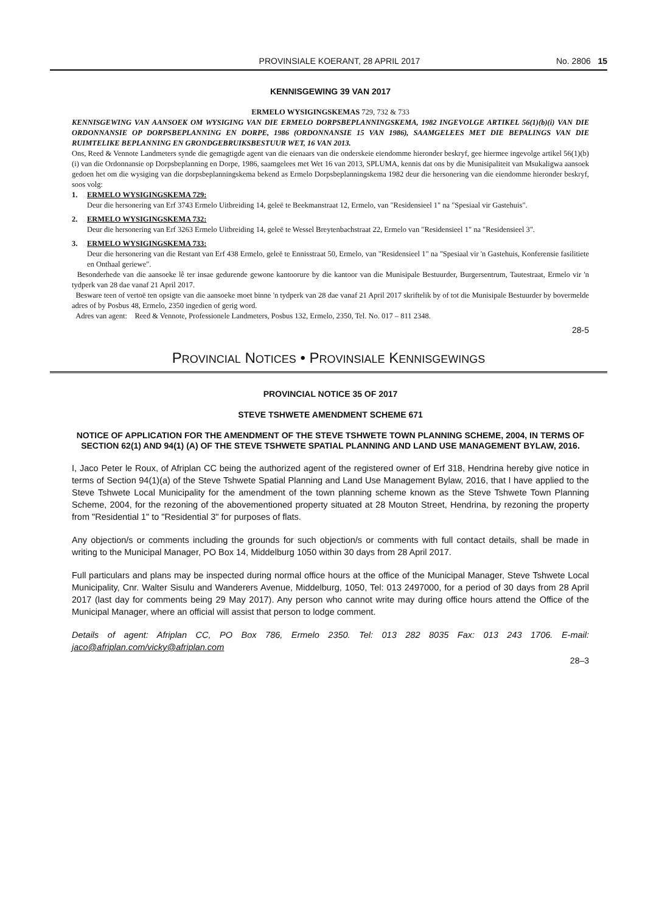PROVINSIALE KOERANT, 28 APRIL 2017 No. 2806 15
KENNISGEWING 39 VAN 2017
ERMELO WYSIGINGSKEMAS 729, 732 & 733
KENNISGEWING VAN AANSOEK OM WYSIGING VAN DIE ERMELO DORPSBEPLANNINGSKEMA, 1982 INGEVOLGE ARTIKEL 56(1)(b)(i) VAN DIE ORDONNANSIE OP DORPSBEPLANNING EN DORPE, 1986 (ORDONNANSIE 15 VAN 1986), SAAMGELEES MET DIE BEPALINGS VAN DIE RUIMTELIKE BEPLANNING EN GRONDGEBRUIKSBESTUUR WET, 16 VAN 2013.
Ons, Reed & Vennote Landmeters synde die gemagtigde agent van die eienaars van die onderskeie eiendomme hieronder beskryf, gee hiermee ingevolge artikel 56(1)(b)(i) van die Ordonnansie op Dorpsbeplanning en Dorpe, 1986, saamgelees met Wet 16 van 2013, SPLUMA, kennis dat ons by die Munisipaliteit van Msukaligwa aansoek gedoen het om die wysiging van die dorpsbeplanningskema bekend as Ermelo Dorpsbeplanningskema 1982 deur die hersonering van die eiendomme hieronder beskryf, soos volg:
1. ERMELO WYSIGINGSKEMA 729:
Deur die hersonering van Erf 3743 Ermelo Uitbreiding 14, geleë te Beekmanstraat 12, Ermelo, van "Residensieel 1" na "Spesiaal vir Gastehuis".
2. ERMELO WYSIGINGSKEMA 732:
Deur die hersonering van Erf 3263 Ermelo Uitbreiding 14, geleë te Wessel Breytenbachstraat 22, Ermelo van "Residensieel 1" na "Residensieel 3".
3. ERMELO WYSIGINGSKEMA 733:
Deur die hersonering van die Restant van Erf 438 Ermelo, geleë te Ennisstraat 50, Ermelo, van "Residensieel 1" na "Spesiaal vir 'n Gastehuis, Konferensie fasilitiete en Onthaal geriewe".
Besonderhede van die aansoeke lê ter insae gedurende gewone kantoorure by die kantoor van die Munisipale Bestuurder, Burgersentrum, Tautestraat, Ermelo vir 'n tydperk van 28 dae vanaf 21 April 2017.
Besware teen of vertoë ten opsigte van die aansoeke moet binne 'n tydperk van 28 dae vanaf 21 April 2017 skriftelik by of tot die Munisipale Bestuurder by bovermelde adres of by Posbus 48, Ermelo, 2350 ingedien of gerig word.
Adres van agent: Reed & Vennote, Professionele Landmeters, Posbus 132, Ermelo, 2350, Tel. No. 017 – 811 2348.
28-5
PROVINCIAL NOTICES • PROVINSIALE KENNISGEWINGS
PROVINCIAL NOTICE 35 OF 2017
STEVE TSHWETE AMENDMENT SCHEME 671
NOTICE OF APPLICATION FOR THE AMENDMENT OF THE STEVE TSHWETE TOWN PLANNING SCHEME, 2004, IN TERMS OF SECTION 62(1) AND 94(1) (A) OF THE STEVE TSHWETE SPATIAL PLANNING AND LAND USE MANAGEMENT BYLAW, 2016.
I, Jaco Peter le Roux, of Afriplan CC being the authorized agent of the registered owner of Erf 318, Hendrina hereby give notice in terms of Section 94(1)(a) of the Steve Tshwete Spatial Planning and Land Use Management Bylaw, 2016, that I have applied to the Steve Tshwete Local Municipality for the amendment of the town planning scheme known as the Steve Tshwete Town Planning Scheme, 2004, for the rezoning of the abovementioned property situated at 28 Mouton Street, Hendrina, by rezoning the property from "Residential 1" to "Residential 3" for purposes of flats.
Any objection/s or comments including the grounds for such objection/s or comments with full contact details, shall be made in writing to the Municipal Manager, PO Box 14, Middelburg 1050 within 30 days from 28 April 2017.
Full particulars and plans may be inspected during normal office hours at the office of the Municipal Manager, Steve Tshwete Local Municipality, Cnr. Walter Sisulu and Wanderers Avenue, Middelburg, 1050, Tel: 013 2497000, for a period of 30 days from 28 April 2017 (last day for comments being 29 May 2017). Any person who cannot write may during office hours attend the Office of the Municipal Manager, where an official will assist that person to lodge comment.
Details of agent: Afriplan CC, PO Box 786, Ermelo 2350. Tel: 013 282 8035 Fax: 013 243 1706. E-mail: jaco@afriplan.com/vicky@afriplan.com
28–3